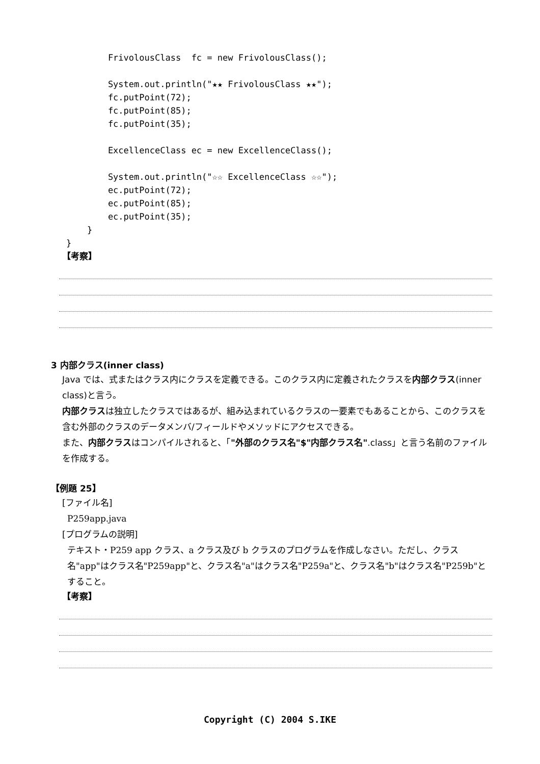FrivolousClass  fc = new FrivolousClass();

        System.out.println("★★ FrivolousClass ★★");
        fc.putPoint(72);
        fc.putPoint(85);
        fc.putPoint(35);

        ExcellenceClass ec = new ExcellenceClass();

        System.out.println("☆☆ ExcellenceClass ☆☆");
        ec.putPoint(72);
        ec.putPoint(85);
        ec.putPoint(35);
    }
}
【考察】
3 内部クラス(inner class)
Java では、式またはクラス内にクラスを定義できる。このクラス内に定義されたクラスを内部クラス(inner class)と言う。
内部クラスは独立したクラスではあるが、組み込まれているクラスの一要素でもあることから、このクラスを含む外部のクラスのデータメンバ/フィールドやメソッドにアクセスできる。
また、内部クラスはコンパイルされると、「"外部のクラス名"$"内部クラス名".class」と言う名前のファイルを作成する。
【例題 25】
[ファイル名]
P259app.java
[プログラムの説明]
テキスト・P259 app クラス、a クラス及び b クラスのプログラムを作成しなさい。ただし、クラス名"app"はクラス名"P259app"と、クラス名"a"はクラス名"P259a"と、クラス名"b"はクラス名"P259b"とすること。
【考察】
Copyright (C) 2004 S.IKE